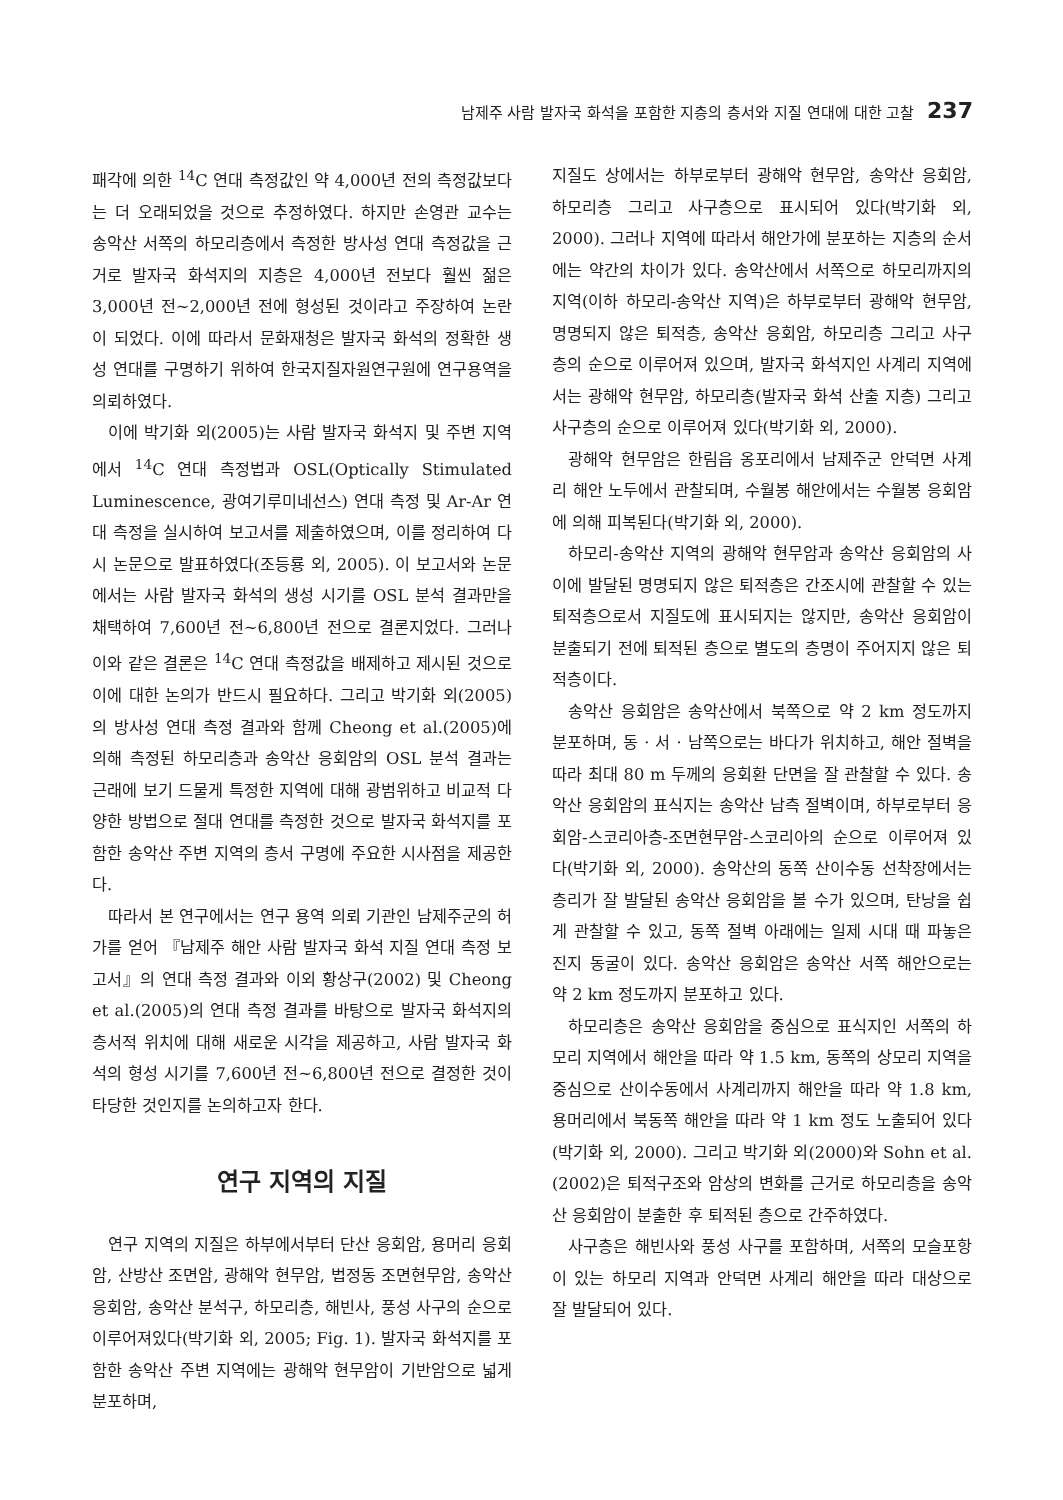남제주 사람 발자국 화석을 포함한 지층의 층서와 지질 연대에 대한 고찰 237
패각에 의한 <sup>14</sup>C 연대 측정값인 약 4,000년 전의 측정값보다는 더 오래되었을 것으로 추정하였다. 하지만 손영관 교수는 송악산 서쪽의 하모리층에서 측정한 방사성 연대 측정값을 근거로 발자국 화석지의 지층은 4,000년 전보다 훨씬 젊은 3,000년 전~2,000년 전에 형성된 것이라고 주장하여 논란이 되었다. 이에 따라서 문화재청은 발자국 화석의 정확한 생성 연대를 구명하기 위하여 한국지질자원연구원에 연구용역을 의뢰하였다.
이에 박기화 외(2005)는 사람 발자국 화석지 및 주변 지역에서 <sup>14</sup>C 연대 측정법과 OSL(Optically Stimulated Luminescence, 광여기루미네선스) 연대 측정 및 Ar-Ar 연대 측정을 실시하여 보고서를 제출하였으며, 이를 정리하여 다시 논문으로 발표하였다(조등룡 외, 2005). 이 보고서와 논문에서는 사람 발자국 화석의 생성 시기를 OSL 분석 결과만을 채택하여 7,600년 전~6,800년 전으로 결론지었다. 그러나 이와 같은 결론은 <sup>14</sup>C 연대 측정값을 배제하고 제시된 것으로 이에 대한 논의가 반드시 필요하다. 그리고 박기화 외(2005)의 방사성 연대 측정 결과와 함께 Cheong et al.(2005)에 의해 측정된 하모리층과 송악산 응회암의 OSL 분석 결과는 근래에 보기 드물게 특정한 지역에 대해 광범위하고 비교적 다양한 방법으로 절대 연대를 측정한 것으로 발자국 화석지를 포함한 송악산 주변 지역의 층서 구명에 주요한 시사점을 제공한다.
따라서 본 연구에서는 연구 용역 의뢰 기관인 남제주군의 허가를 얻어 『남제주 해안 사람 발자국 화석 지질 연대 측정 보고서』의 연대 측정 결과와 이외 황상구(2002) 및 Cheong et al.(2005)의 연대 측정 결과를 바탕으로 발자국 화석지의 층서적 위치에 대해 새로운 시각을 제공하고, 사람 발자국 화석의 형성 시기를 7,600년 전~6,800년 전으로 결정한 것이 타당한 것인지를 논의하고자 한다.
연구 지역의 지질
연구 지역의 지질은 하부에서부터 단산 응회암, 용머리 응회암, 산방산 조면암, 광해악 현무암, 법정동 조면현무암, 송악산 응회암, 송악산 분석구, 하모리층, 해빈사, 풍성 사구의 순으로 이루어져있다(박기화 외, 2005; Fig. 1). 발자국 화석지를 포함한 송악산 주변 지역에는 광해악 현무암이 기반암으로 넓게 분포하며,
지질도 상에서는 하부로부터 광해악 현무암, 송악산 응회암, 하모리층 그리고 사구층으로 표시되어 있다(박기화 외, 2000). 그러나 지역에 따라서 해안가에 분포하는 지층의 순서에는 약간의 차이가 있다. 송악산에서 서쪽으로 하모리까지의 지역(이하 하모리-송악산 지역)은 하부로부터 광해악 현무암, 명명되지 않은 퇴적층, 송악산 응회암, 하모리층 그리고 사구층의 순으로 이루어져 있으며, 발자국 화석지인 사계리 지역에서는 광해악 현무암, 하모리층(발자국 화석 산출 지층) 그리고 사구층의 순으로 이루어져 있다(박기화 외, 2000).
광해악 현무암은 한림읍 옹포리에서 남제주군 안덕면 사계리 해안 노두에서 관찰되며, 수월봉 해안에서는 수월봉 응회암에 의해 피복된다(박기화 외, 2000).
하모리-송악산 지역의 광해악 현무암과 송악산 응회암의 사이에 발달된 명명되지 않은 퇴적층은 간조시에 관찰할 수 있는 퇴적층으로서 지질도에 표시되지는 않지만, 송악산 응회암이 분출되기 전에 퇴적된 층으로 별도의 층명이 주어지지 않은 퇴적층이다.
송악산 응회암은 송악산에서 북쪽으로 약 2 km 정도까지 분포하며, 동 · 서 · 남쪽으로는 바다가 위치하고, 해안 절벽을 따라 최대 80 m 두께의 응회환 단면을 잘 관찰할 수 있다. 송악산 응회암의 표식지는 송악산 남측 절벽이며, 하부로부터 응회암-스코리아층-조면현무암-스코리아의 순으로 이루어져 있다(박기화 외, 2000). 송악산의 동쪽 산이수동 선착장에서는 층리가 잘 발달된 송악산 응회암을 볼 수가 있으며, 탄낭을 쉽게 관찰할 수 있고, 동쪽 절벽 아래에는 일제 시대 때 파놓은 진지 동굴이 있다. 송악산 응회암은 송악산 서쪽 해안으로는 약 2 km 정도까지 분포하고 있다.
하모리층은 송악산 응회암을 중심으로 표식지인 서쪽의 하모리 지역에서 해안을 따라 약 1.5 km, 동쪽의 상모리 지역을 중심으로 산이수동에서 사계리까지 해안을 따라 약 1.8 km, 용머리에서 북동쪽 해안을 따라 약 1 km 정도 노출되어 있다(박기화 외, 2000). 그리고 박기화 외(2000)와 Sohn et al.(2002)은 퇴적구조와 암상의 변화를 근거로 하모리층을 송악산 응회암이 분출한 후 퇴적된 층으로 간주하였다.
사구층은 해빈사와 풍성 사구를 포함하며, 서쪽의 모슬포항이 있는 하모리 지역과 안덕면 사계리 해안을 따라 대상으로 잘 발달되어 있다.